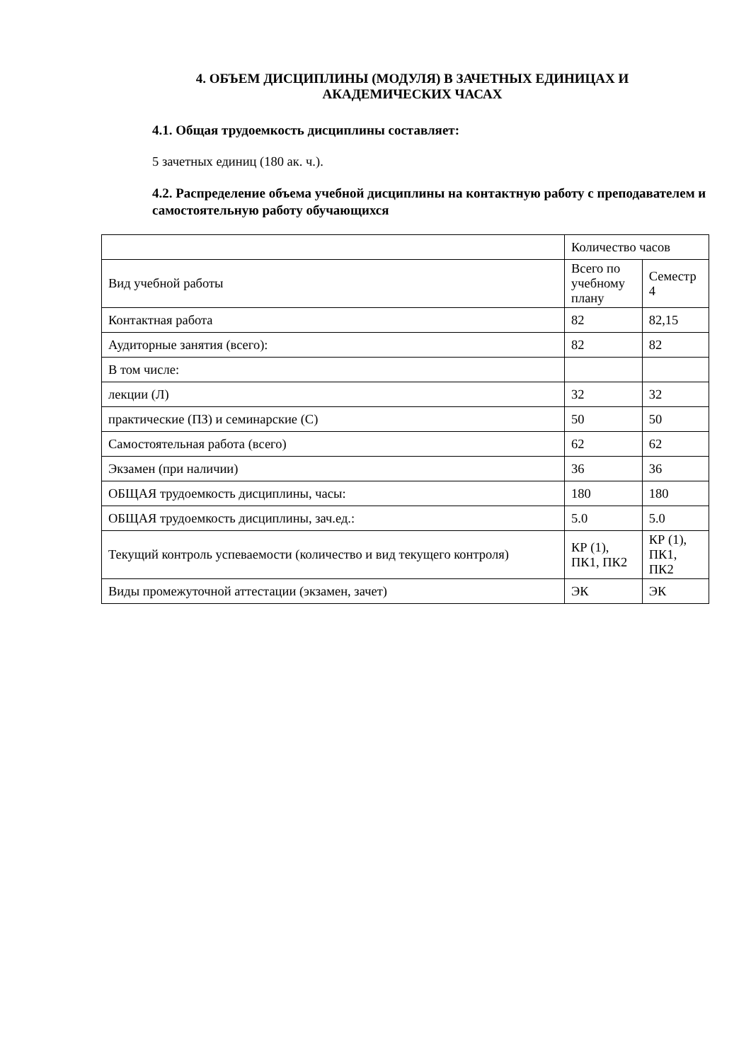4. ОБЪЕМ ДИСЦИПЛИНЫ (МОДУЛЯ) В ЗАЧЕТНЫХ ЕДИНИЦАХ И
АКАДЕМИЧЕСКИХ ЧАСАХ
4.1. Общая трудоемкость дисциплины составляет:
5 зачетных единиц (180 ак. ч.).
4.2. Распределение объема учебной дисциплины на контактную работу с преподавателем и самостоятельную работу обучающихся
| | Количество часов | |
| Вид учебной работы | Всего по учебному плану | Семестр 4 |
| Контактная работа | 82 | 82,15 |
| Аудиторные занятия (всего): | 82 | 82 |
| В том числе: | | |
| лекции (Л) | 32 | 32 |
| практические (ПЗ) и семинарские (С) | 50 | 50 |
| Самостоятельная работа (всего) | 62 | 62 |
| Экзамен (при наличии) | 36 | 36 |
| ОБЩАЯ трудоемкость дисциплины, часы: | 180 | 180 |
| ОБЩАЯ трудоемкость дисциплины, зач.ед.: | 5.0 | 5.0 |
| Текущий контроль успеваемости (количество и вид текущего контроля) | КР (1), ПК1, ПК2 | КР (1), ПК1, ПК2 |
| Виды промежуточной аттестации (экзамен, зачет) | ЭК | ЭК |